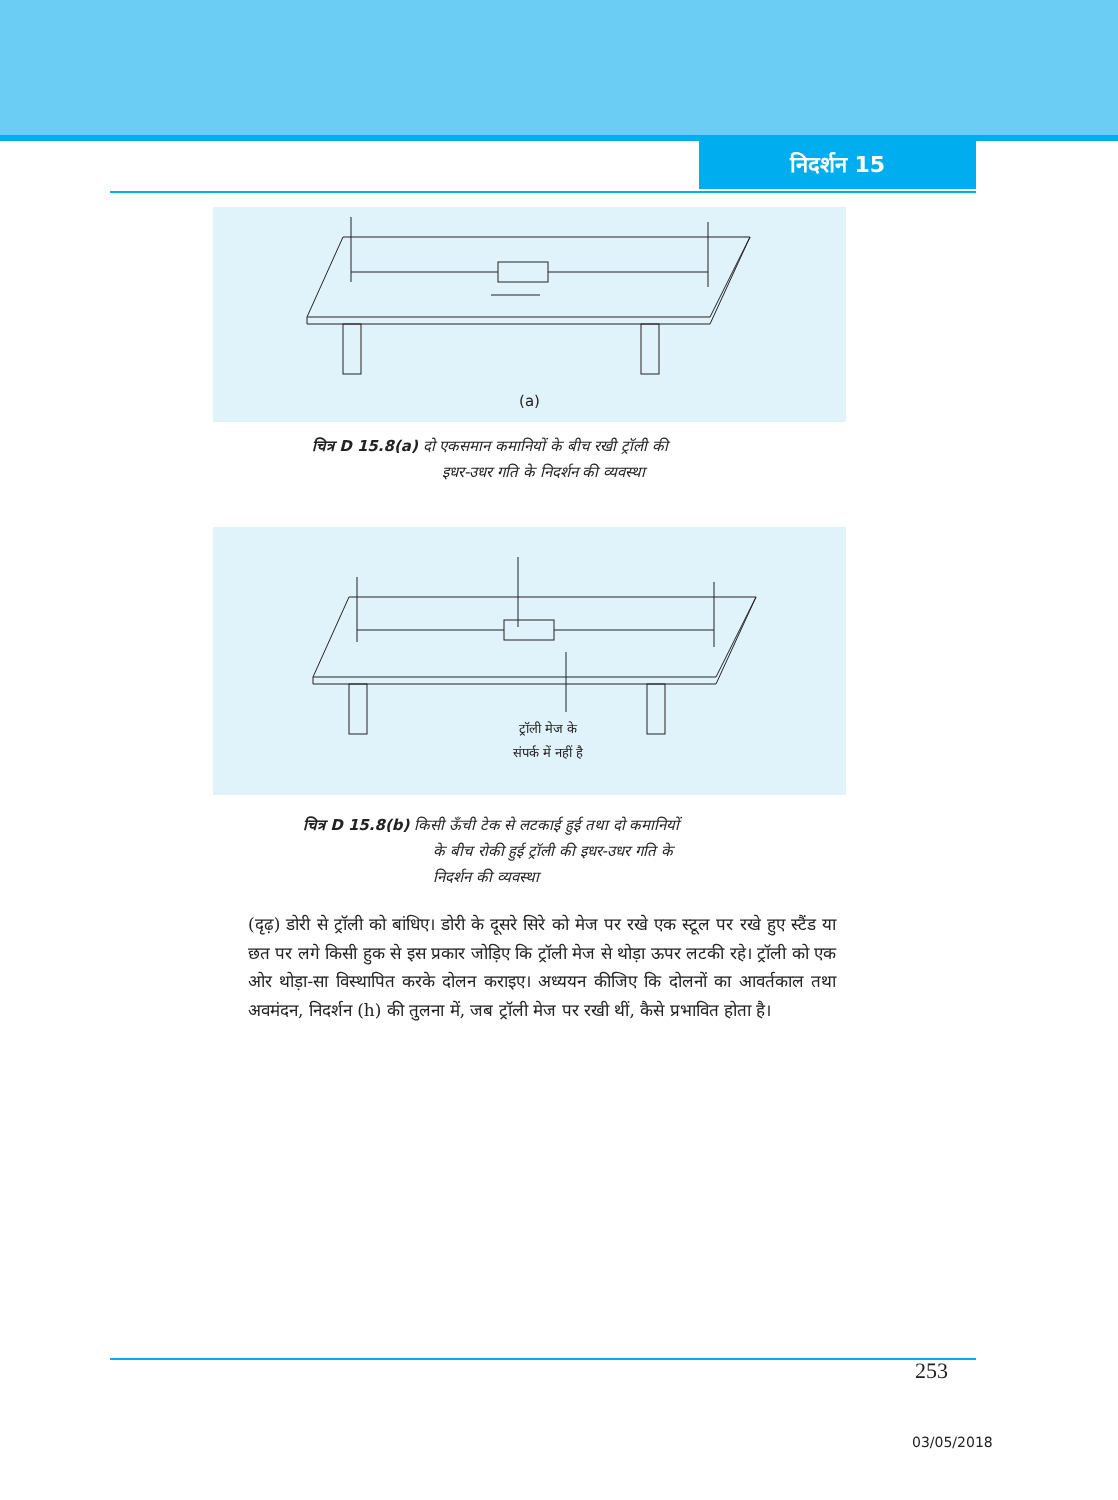निदर्शन 15
(a)
चित्र D 15.8(a) दो एकसमान कमानियों के बीच रखी ट्रॉली की
इधर-उधर गति के निदर्शन की व्यवस्था
ट्रॉली मेज के
संपर्क में नहीं है
चित्र D 15.8(b) किसी ऊँची टेक से लटकाई हुई तथा दो कमानियों
के बीच रोकी हुई ट्रॉली की इधर-उधर गति के
निदर्शन की व्यवस्था
(दृढ़) डोरी से ट्रॉली को बांधिए। डोरी के दूसरे सिरे को मेज पर रखे एक स्टूल पर रखे हुए स्टैंड या छत पर लगे किसी हुक से इस प्रकार जोड़िए कि ट्रॉली मेज से थोड़ा ऊपर लटकी रहे। ट्रॉली को एक ओर थोड़ा-सा विस्थापित करके दोलन कराइए। अध्ययन कीजिए कि दोलनों का आवर्तकाल तथा अवमंदन, निदर्शन (h) की तुलना में, जब ट्रॉली मेज पर रखी थीं, कैसे प्रभावित होता है।
253
03/05/2018